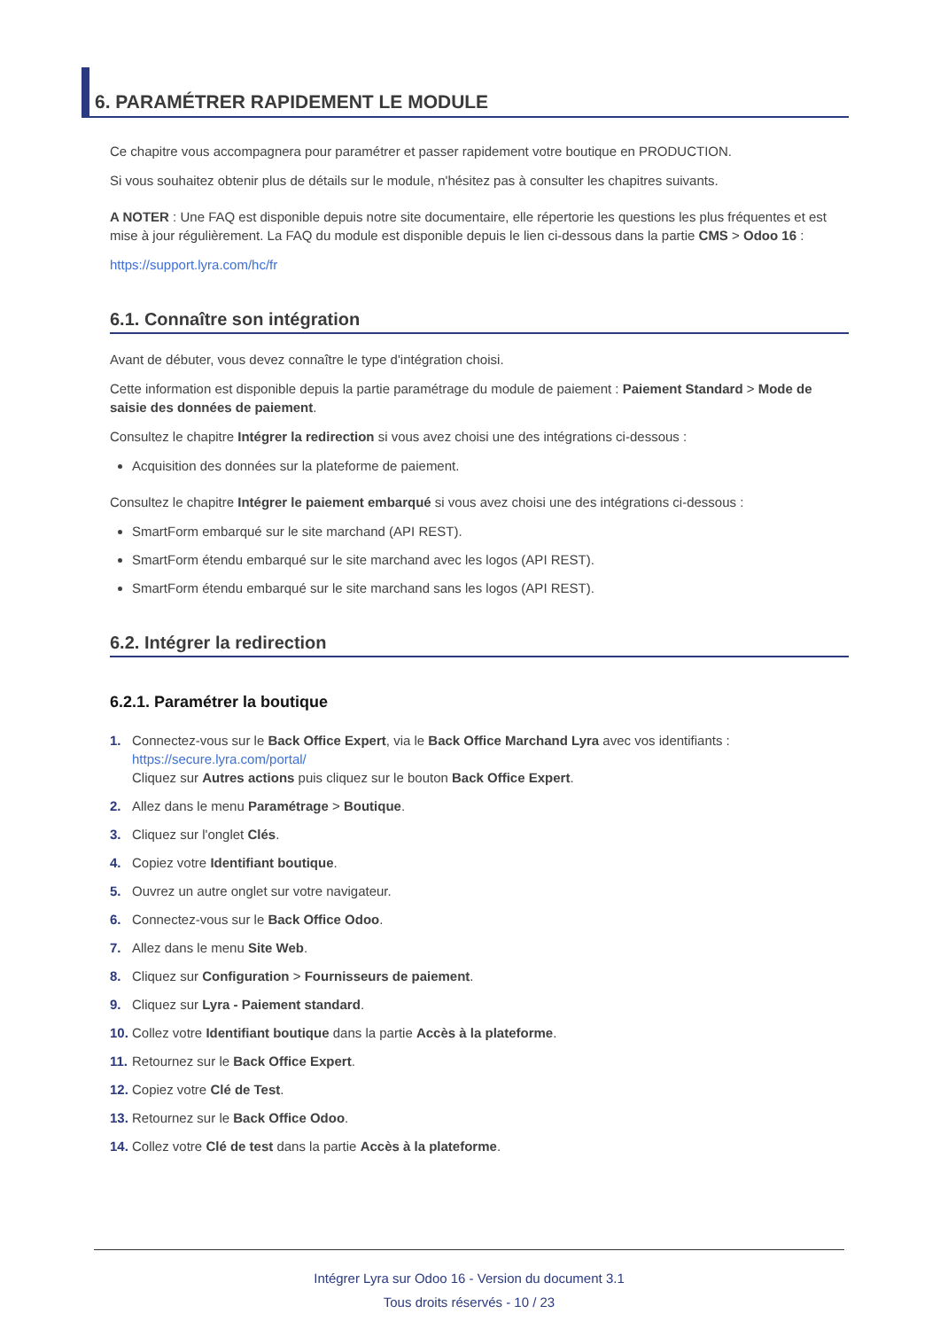6. PARAMÉTRER RAPIDEMENT LE MODULE
Ce chapitre vous accompagnera pour paramétrer et passer rapidement votre boutique en PRODUCTION.
Si vous souhaitez obtenir plus de détails sur le module, n'hésitez pas à consulter les chapitres suivants.
A NOTER : Une FAQ est disponible depuis notre site documentaire, elle répertorie les questions les plus fréquentes et est mise à jour régulièrement. La FAQ du module est disponible depuis le lien ci-dessous dans la partie CMS > Odoo 16 :
https://support.lyra.com/hc/fr
6.1. Connaître son intégration
Avant de débuter, vous devez connaître le type d'intégration choisi.
Cette information est disponible depuis la partie paramétrage du module de paiement : Paiement Standard > Mode de saisie des données de paiement.
Consultez le chapitre Intégrer la redirection si vous avez choisi une des intégrations ci-dessous :
Acquisition des données sur la plateforme de paiement.
Consultez le chapitre Intégrer le paiement embarqué si vous avez choisi une des intégrations ci-dessous :
SmartForm embarqué sur le site marchand (API REST).
SmartForm étendu embarqué sur le site marchand avec les logos (API REST).
SmartForm étendu embarqué sur le site marchand sans les logos (API REST).
6.2. Intégrer la redirection
6.2.1. Paramétrer la boutique
1. Connectez-vous sur le Back Office Expert, via le Back Office Marchand Lyra avec vos identifiants :
https://secure.lyra.com/portal/
Cliquez sur Autres actions puis cliquez sur le bouton Back Office Expert.
2. Allez dans le menu Paramétrage > Boutique.
3. Cliquez sur l'onglet Clés.
4. Copiez votre Identifiant boutique.
5. Ouvrez un autre onglet sur votre navigateur.
6. Connectez-vous sur le Back Office Odoo.
7. Allez dans le menu Site Web.
8. Cliquez sur Configuration > Fournisseurs de paiement.
9. Cliquez sur Lyra - Paiement standard.
10. Collez votre Identifiant boutique dans la partie Accès à la plateforme.
11. Retournez sur le Back Office Expert.
12. Copiez votre Clé de Test.
13. Retournez sur le Back Office Odoo.
14. Collez votre Clé de test dans la partie Accès à la plateforme.
Intégrer Lyra sur Odoo 16 - Version du document 3.1
Tous droits réservés - 10 / 23